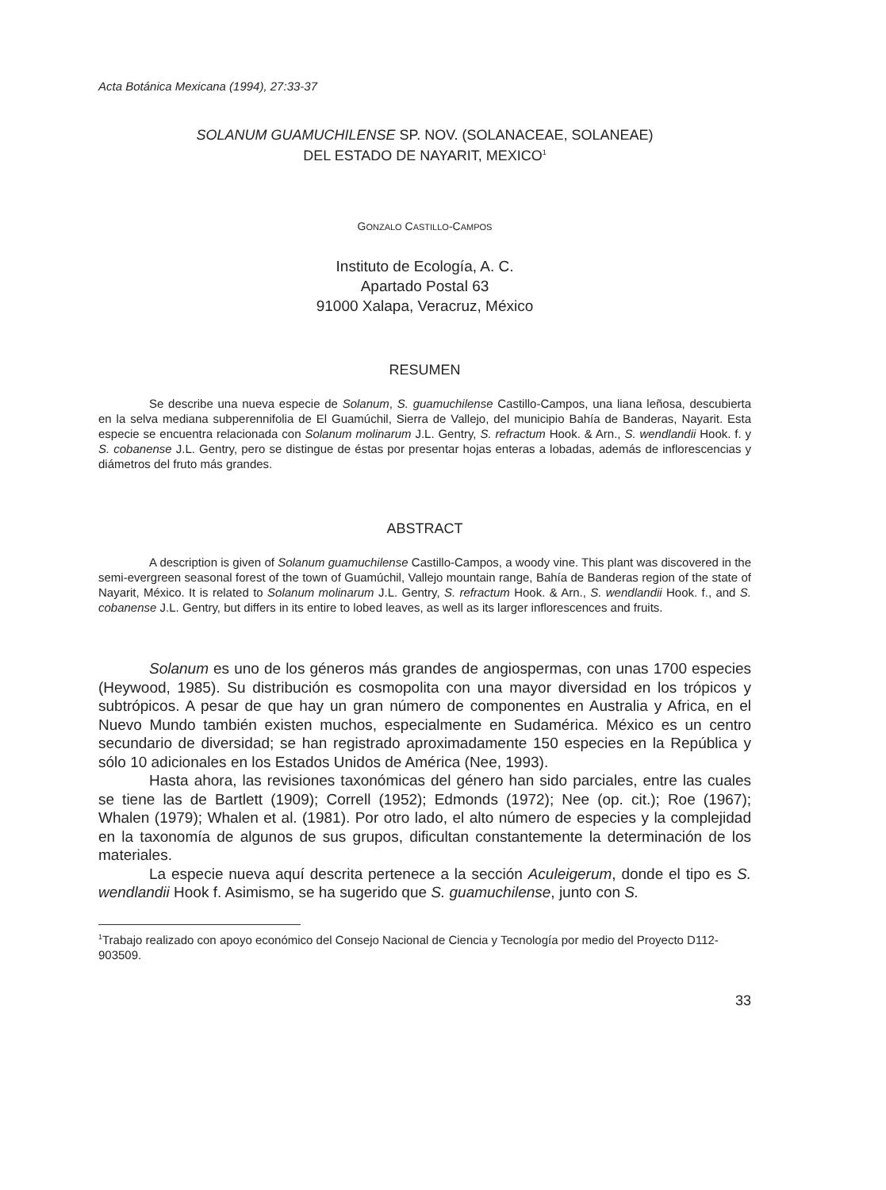Acta Botánica Mexicana (1994), 27:33-37
SOLANUM GUAMUCHILENSE SP. NOV. (SOLANACEAE, SOLANEAE)
DEL ESTADO DE NAYARIT, MEXICO<sup>1</sup>
GONZALO CASTILLO-CAMPOS
Instituto de Ecología, A. C.
Apartado Postal 63
91000 Xalapa, Veracruz, México
RESUMEN
Se describe una nueva especie de Solanum, S. guamuchilense Castillo-Campos, una liana leñosa, descubierta en la selva mediana subperennifolia de El Guamúchil, Sierra de Vallejo, del municipio Bahía de Banderas, Nayarit. Esta especie se encuentra relacionada con Solanum molinarum J.L. Gentry, S. refractum Hook. & Arn., S. wendlandii Hook. f. y S. cobanense J.L. Gentry, pero se distingue de éstas por presentar hojas enteras a lobadas, además de inflorescencias y diámetros del fruto más grandes.
ABSTRACT
A description is given of Solanum guamuchilense Castillo-Campos, a woody vine. This plant was discovered in the semi-evergreen seasonal forest of the town of Guamúchil, Vallejo mountain range, Bahía de Banderas region of the state of Nayarit, México. It is related to Solanum molinarum J.L. Gentry, S. refractum Hook. & Arn., S. wendlandii Hook. f., and S. cobanense J.L. Gentry, but differs in its entire to lobed leaves, as well as its larger inflorescences and fruits.
Solanum es uno de los géneros más grandes de angiospermas, con unas 1700 especies (Heywood, 1985). Su distribución es cosmopolita con una mayor diversidad en los trópicos y subtrópicos. A pesar de que hay un gran número de componentes en Australia y Africa, en el Nuevo Mundo también existen muchos, especialmente en Sudamérica. México es un centro secundario de diversidad; se han registrado aproximadamente 150 especies en la República y sólo 10 adicionales en los Estados Unidos de América (Nee, 1993).
Hasta ahora, las revisiones taxonómicas del género han sido parciales, entre las cuales se tiene las de Bartlett (1909); Correll (1952); Edmonds (1972); Nee (op. cit.); Roe (1967); Whalen (1979); Whalen et al. (1981). Por otro lado, el alto número de especies y la complejidad en la taxonomía de algunos de sus grupos, dificultan constantemente la determinación de los materiales.
La especie nueva aquí descrita pertenece a la sección Aculeigerum, donde el tipo es S. wendlandii Hook f. Asimismo, se ha sugerido que S. guamuchilense, junto con S.
<sup>1</sup> Trabajo realizado con apoyo económico del Consejo Nacional de Ciencia y Tecnología por medio del Proyecto D112-903509.
33